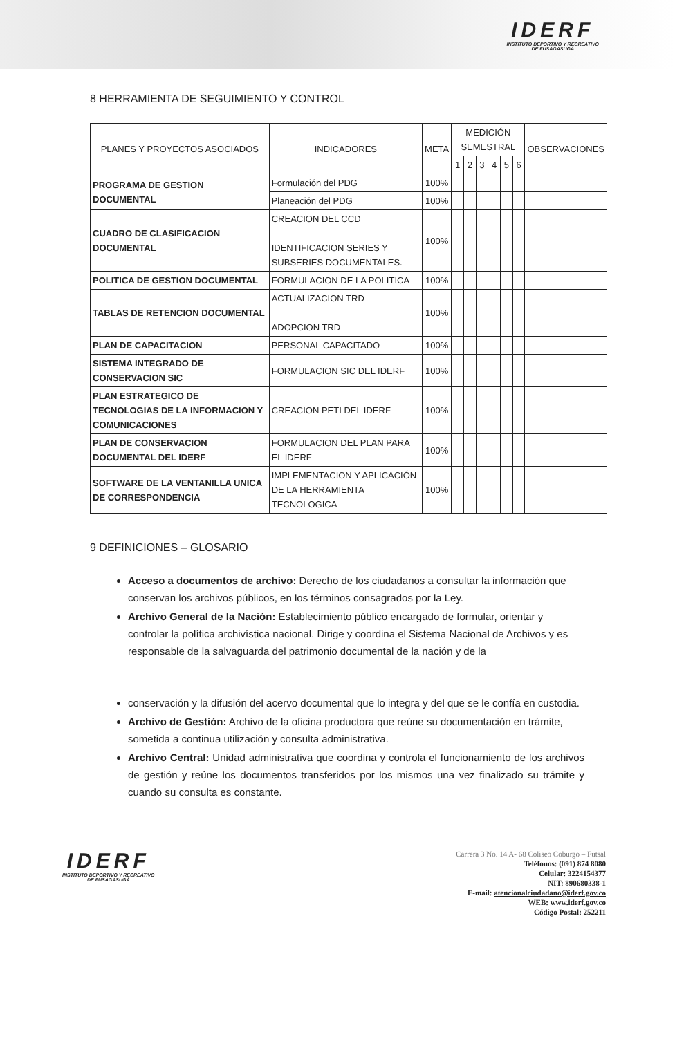IDERF
INSTITUTO DEPORTIVO Y RECREATIVO
DE FUSAGASUGÁ
8 HERRAMIENTA DE SEGUIMIENTO Y CONTROL
| PLANES Y PROYECTOS ASOCIADOS | INDICADORES | META | MEDICIÓN SEMESTRAL | | | | | | OBSERVACIONES |
| --- | --- | --- | --- | --- | --- | --- | --- | --- | --- |
| | | | 1 | 2 | 3 | 4 | 5 | 6 | |
| PROGRAMA DE GESTION DOCUMENTAL | Formulación del PDG | 100% | | | | | | | |
| | Planeación del PDG | 100% | | | | | | | |
| CUADRO DE CLASIFICACION DOCUMENTAL | CREACION DEL CCD IDENTIFICACION SERIES Y SUBSERIES DOCUMENTALES. | 100% | | | | | | | |
| POLITICA DE GESTION DOCUMENTAL | FORMULACION DE LA POLITICA | 100% | | | | | | | |
| TABLAS DE RETENCION DOCUMENTAL | ACTUALIZACION TRD ADOPCION TRD | 100% | | | | | | | |
| PLAN DE CAPACITACION | PERSONAL CAPACITADO | 100% | | | | | | | |
| SISTEMA INTEGRADO DE CONSERVACION SIC | FORMULACION SIC DEL IDERF | 100% | | | | | | | |
| PLAN ESTRATEGICO DE TECNOLOGIAS DE LA INFORMACION Y COMUNICACIONES | CREACION PETI DEL IDERF | 100% | | | | | | | |
| PLAN DE CONSERVACION DOCUMENTAL DEL IDERF | FORMULACION DEL PLAN PARA EL IDERF | 100% | | | | | | | |
| SOFTWARE DE LA VENTANILLA UNICA DE CORRESPONDENCIA | IMPLEMENTACION Y APLICACIÓN DE LA HERRAMIENTA TECNOLOGICA | 100% | | | | | | | |
9 DEFINICIONES – GLOSARIO
Acceso a documentos de archivo: Derecho de los ciudadanos a consultar la información que conservan los archivos públicos, en los términos consagrados por la Ley.
Archivo General de la Nación: Establecimiento público encargado de formular, orientar y controlar la política archivística nacional. Dirige y coordina el Sistema Nacional de Archivos y es responsable de la salvaguarda del patrimonio documental de la nación y de la
conservación y la difusión del acervo documental que lo integra y del que se le confía en custodia.
Archivo de Gestión: Archivo de la oficina productora que reúne su documentación en trámite, sometida a continua utilización y consulta administrativa.
Archivo Central: Unidad administrativa que coordina y controla el funcionamiento de los archivos de gestión y reúne los documentos transferidos por los mismos una vez finalizado su trámite y cuando su consulta es constante.
IDERF
INSTITUTO DEPORTIVO Y RECREATIVO
DE FUSAGASUGÁ
Carrera 3 No. 14 A- 68 Coliseo Coburgo – Futsal
Teléfonos: (091) 874 8080
Celular: 3224154377
NIT: 890680338-1
E-mail: atencionalciudadano@iderf.gov.co
WEB: www.iderf.gov.co
Código Postal: 252211